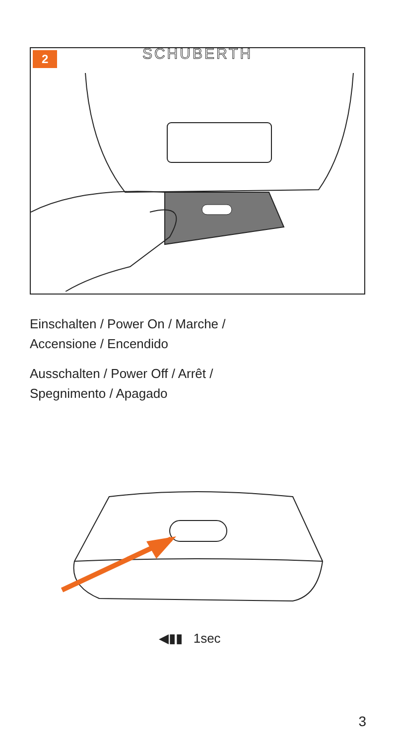2
SCHUBERTH
Einschalten / Power On / Marche /
Accensione / Encendido
Ausschalten / Power Off / Arrêt /
Spegnimento / Apagado
◀▮▮ 1sec
3